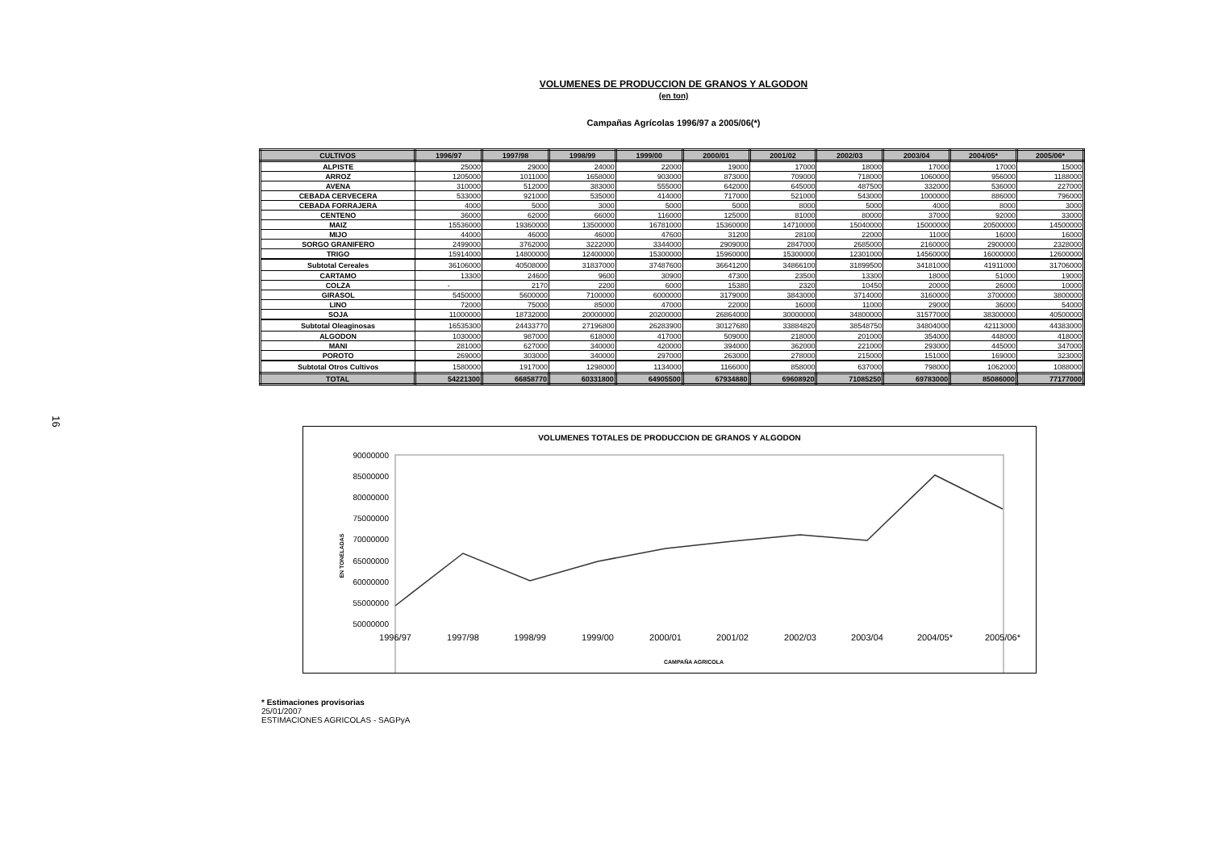16
VOLUMENES DE PRODUCCION DE GRANOS Y ALGODON
(en ton)
Campañas Agrícolas 1996/97 a 2005/06(*)
| CULTIVOS | 1996/97 | 1997/98 | 1998/99 | 1999/00 | 2000/01 | 2001/02 | 2002/03 | 2003/04 | 2004/05* | 2005/06* |
| --- | --- | --- | --- | --- | --- | --- | --- | --- | --- | --- |
| ALPISTE | 25000 | 29000 | 24000 | 22000 | 19000 | 17000 | 18000 | 17000 | 17000 | 15000 |
| ARROZ | 1205000 | 1011000 | 1658000 | 903000 | 873000 | 709000 | 718000 | 1060000 | 956000 | 1188000 |
| AVENA | 310000 | 512000 | 383000 | 555000 | 642000 | 645000 | 487500 | 332000 | 536000 | 227000 |
| CEBADA CERVECERA | 533000 | 921000 | 535000 | 414000 | 717000 | 521000 | 543000 | 1000000 | 886000 | 796000 |
| CEBADA FORRAJERA | 4000 | 5000 | 3000 | 5000 | 5000 | 8000 | 5000 | 4000 | 8000 | 3000 |
| CENTENO | 36000 | 62000 | 66000 | 116000 | 125000 | 81000 | 80000 | 37000 | 92000 | 33000 |
| MAIZ | 15536000 | 19360000 | 13500000 | 16781000 | 15360000 | 14710000 | 15040000 | 15000000 | 20500000 | 14500000 |
| MIJO | 44000 | 46000 | 46000 | 47600 | 31200 | 28100 | 22000 | 11000 | 16000 | 16000 |
| SORGO GRANIFERO | 2499000 | 3762000 | 3222000 | 3344000 | 2909000 | 2847000 | 2685000 | 2160000 | 2900000 | 2328000 |
| TRIGO | 15914000 | 14800000 | 12400000 | 15300000 | 15960000 | 15300000 | 12301000 | 14560000 | 16000000 | 12600000 |
| Subtotal Cereales | 36106000 | 40508000 | 31837000 | 37487600 | 36641200 | 34866100 | 31899500 | 34181000 | 41911000 | 31706000 |
| CARTAMO | 13300 | 24600 | 9600 | 30900 | 47300 | 23500 | 13300 | 18000 | 51000 | 19000 |
| COLZA | - | 2170 | 2200 | 6000 | 15380 | 2320 | 10450 | 20000 | 26000 | 10000 |
| GIRASOL | 5450000 | 5600000 | 7100000 | 6000000 | 3179000 | 3843000 | 3714000 | 3160000 | 3700000 | 3800000 |
| LINO | 72000 | 75000 | 85000 | 47000 | 22000 | 16000 | 11000 | 29000 | 36000 | 54000 |
| SOJA | 11000000 | 18732000 | 20000000 | 20200000 | 26864000 | 30000000 | 34800000 | 31577000 | 38300000 | 40500000 |
| Subtotal Oleaginosas | 16535300 | 24433770 | 27196800 | 26283900 | 30127680 | 33884820 | 38548750 | 34804000 | 42113000 | 44383000 |
| ALGODON | 1030000 | 987000 | 618000 | 417000 | 509000 | 218000 | 201000 | 354000 | 448000 | 418000 |
| MANI | 281000 | 627000 | 340000 | 420000 | 394000 | 362000 | 221000 | 293000 | 445000 | 347000 |
| POROTO | 269000 | 303000 | 340000 | 297000 | 263000 | 278000 | 215000 | 151000 | 169000 | 323000 |
| Subtotal Otros Cultivos | 1580000 | 1917000 | 1298000 | 1134000 | 1166000 | 858000 | 637000 | 798000 | 1062000 | 1088000 |
| TOTAL | 54221300 | 66858770 | 60331800 | 64905500 | 67934880 | 69608920 | 71085250 | 69783000 | 85086000 | 77177000 |
VOLUMENES TOTALES DE PRODUCCION DE GRANOS Y ALGODON
90000000
85000000
80000000
75000000
70000000
65000000
60000000
55000000
50000000
EN TONELADAS
1996/97
1997/98
1998/99
1999/00
2000/01
2001/02
2002/03
2003/04
2004/05*
2005/06*
CAMPAÑA AGRICOLA
* Estimaciones provisorias
25/01/2007
ESTIMACIONES AGRICOLAS - SAGPyA